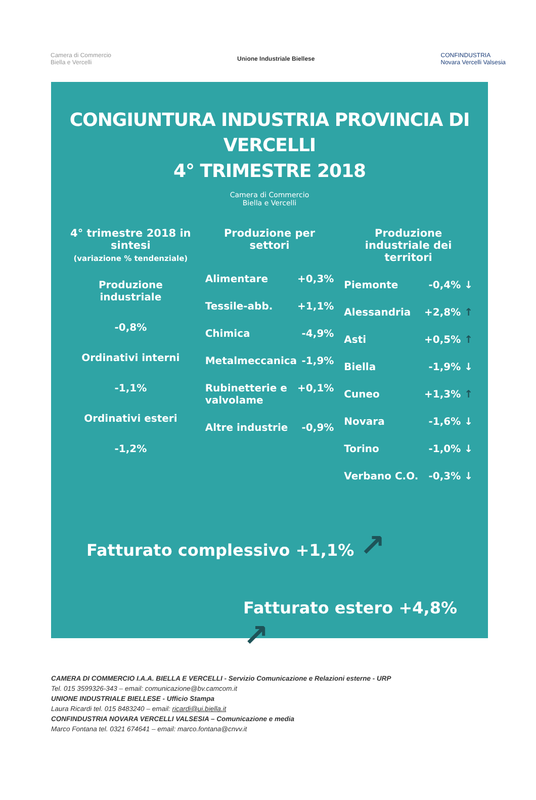Camera di Commercio
Biella e Vercelli
Unione Industriale Biellese
CONFINDUSTRIA
Novara Vercelli Valsesia
CONGIUNTURA INDUSTRIA PROVINCIA DI VERCELLI
4° TRIMESTRE 2018
Camera di Commercio
Biella e Vercelli
4° trimestre 2018 in sintesi
(variazione % tendenziale)
Produzione industriale
-0,8%
Ordinativi interni
-1,1%
Ordinativi esteri
-1,2%
Produzione per settori
Alimentare +0,3%
Tessile-abb. +1,1%
Chimica -4,9%
Metalmeccanica -1,9%
Rubinetterie e valvolame +0,1%
Altre industrie -0,9%
Produzione industriale dei territori
Piemonte -0,4% ↓
Alessandria +2,8% ↑
Asti +0,5% ↑
Biella -1,9% ↓
Cuneo +1,3% ↑
Novara -1,6% ↓
Torino -1,0% ↓
Verbano C.O. -0,3% ↓
Fatturato complessivo +1,1% ↗
Fatturato estero +4,8% ↗
CAMERA DI COMMERCIO I.A.A. BIELLA E VERCELLI - Servizio Comunicazione e Relazioni esterne - URP
Tel. 015 3599326-343 – email: comunicazione@bv.camcom.it
UNIONE INDUSTRIALE BIELLESE - Ufficio Stampa
Laura Ricardi tel. 015 8483240 – email: ricardi@ui.biella.it
CONFINDUSTRIA NOVARA VERCELLI VALSESIA – Comunicazione e media
Marco Fontana tel. 0321 674641 – email: marco.fontana@cnvv.it